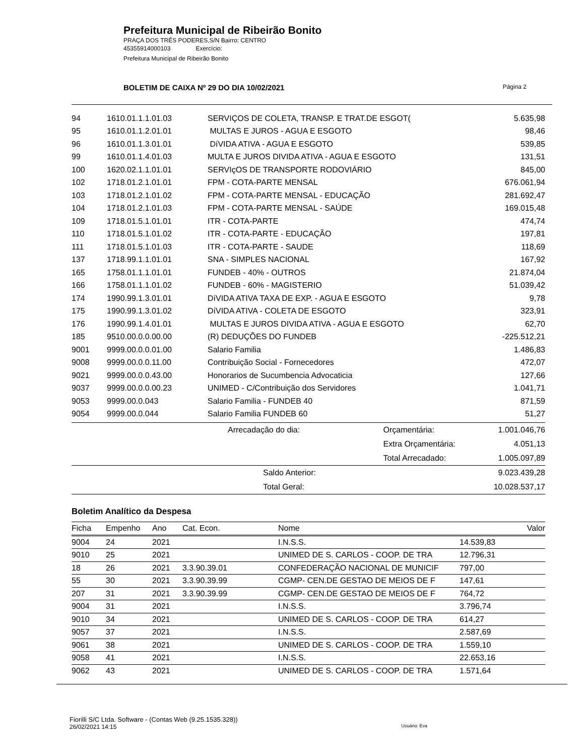Prefeitura Municipal de Ribeirão Bonito
PRAÇA DOS TRÊS PODERES,S/N Bairro: CENTRO
45355914000103 Exercício:
Prefeitura Municipal de Ribeirão Bonito
BOLETIM DE CAIXA Nº 29 DO DIA 10/02/2021 Página 2
| 94 | 1610.01.1.1.01.03 | SERVIÇOS DE COLETA, TRANSP. E TRAT.DE ESGOT( | 5.635,98 |
| 95 | 1610.01.1.2.01.01 | MULTAS E JUROS - AGUA E ESGOTO | 98,46 |
| 96 | 1610.01.1.3.01.01 | DíVIDA ATIVA - AGUA E ESGOTO | 539,85 |
| 99 | 1610.01.1.4.01.03 | MULTA E JUROS DIVIDA ATIVA - AGUA E ESGOTO | 131,51 |
| 100 | 1620.02.1.1.01.01 | SERVIçOS DE TRANSPORTE RODOVIÁRIO | 845,00 |
| 102 | 1718.01.2.1.01.01 | FPM - COTA-PARTE MENSAL | 676.061,94 |
| 103 | 1718.01.2.1.01.02 | FPM - COTA-PARTE MENSAL - EDUCAÇÃO | 281.692,47 |
| 104 | 1718.01.2.1.01.03 | FPM - COTA-PARTE MENSAL - SAÚDE | 169.015,48 |
| 109 | 1718.01.5.1.01.01 | ITR - COTA-PARTE | 474,74 |
| 110 | 1718.01.5.1.01.02 | ITR - COTA-PARTE - EDUCAÇÃO | 197,81 |
| 111 | 1718.01.5.1.01.03 | ITR - COTA-PARTE - SAUDE | 118,69 |
| 137 | 1718.99.1.1.01.01 | SNA - SIMPLES NACIONAL | 167,92 |
| 165 | 1758.01.1.1.01.01 | FUNDEB - 40% - OUTROS | 21.874,04 |
| 166 | 1758.01.1.1.01.02 | FUNDEB - 60% - MAGISTERIO | 51.039,42 |
| 174 | 1990.99.1.3.01.01 | DíVIDA ATIVA TAXA DE EXP. - AGUA E ESGOTO | 9,78 |
| 175 | 1990.99.1.3.01.02 | DíVIDA ATIVA - COLETA DE ESGOTO | 323,91 |
| 176 | 1990.99.1.4.01.01 | MULTAS E JUROS DIVIDA ATIVA - AGUA E ESGOTO | 62,70 |
| 185 | 9510.00.0.0.00.00 | (R) DEDUÇÕES DO FUNDEB | -225.512,21 |
| 9001 | 9999.00.0.0.01.00 | Salario Familia | 1.486,83 |
| 9008 | 9999.00.0.0.11.00 | Contribuição Social - Fornecedores | 472,07 |
| 9021 | 9999.00.0.0.43.00 | Honorarios de Sucumbencia Advocaticia | 127,66 |
| 9037 | 9999.00.0.0.00.23 | UNIMED - C/Contribuição dos Servidores | 1.041,71 |
| 9053 | 9999.00.0.043 | Salario Familia - FUNDEB 40 | 871,59 |
| 9054 | 9999.00.0.044 | Salario Familia FUNDEB 60 | 51,27 |
| Arrecadação do dia: | Orçamentária: | 1.001.046,76 |
| | Extra Orçamentária: | 4.051,13 |
| | Total Arrecadado: | 1.005.097,89 |
| Saldo Anterior: | | 9.023.439,28 |
| Total Geral: | | 10.028.537,17 |
Boletim Analítico da Despesa
| Ficha | Empenho | Ano | Cat. Econ. | Nome | Valor |
| --- | --- | --- | --- | --- | --- |
| 9004 | 24 | 2021 | | I.N.S.S. | 14.539,83 |
| 9010 | 25 | 2021 | | UNIMED DE S. CARLOS - COOP. DE TRA | 12.796,31 |
| 18 | 26 | 2021 | 3.3.90.39.01 | CONFEDERAÇÃO NACIONAL DE MUNICIF | 797,00 |
| 55 | 30 | 2021 | 3.3.90.39.99 | CGMP- CEN.DE GESTAO DE MEIOS DE F | 147,61 |
| 207 | 31 | 2021 | 3.3.90.39.99 | CGMP- CEN.DE GESTAO DE MEIOS DE F | 764,72 |
| 9004 | 31 | 2021 | | I.N.S.S. | 3.796,74 |
| 9010 | 34 | 2021 | | UNIMED DE S. CARLOS - COOP. DE TRA | 614,27 |
| 9057 | 37 | 2021 | | I.N.S.S. | 2.587,69 |
| 9061 | 38 | 2021 | | UNIMED DE S. CARLOS - COOP. DE TRA | 1.559,10 |
| 9058 | 41 | 2021 | | I.N.S.S. | 22.653,16 |
| 9062 | 43 | 2021 | | UNIMED DE S. CARLOS - COOP. DE TRA | 1.571,64 |
Fiorilli S/C Ltda. Software - (Contas Web (9.25.1535.328))
26/02/2021 14:15 Usuário: Eva